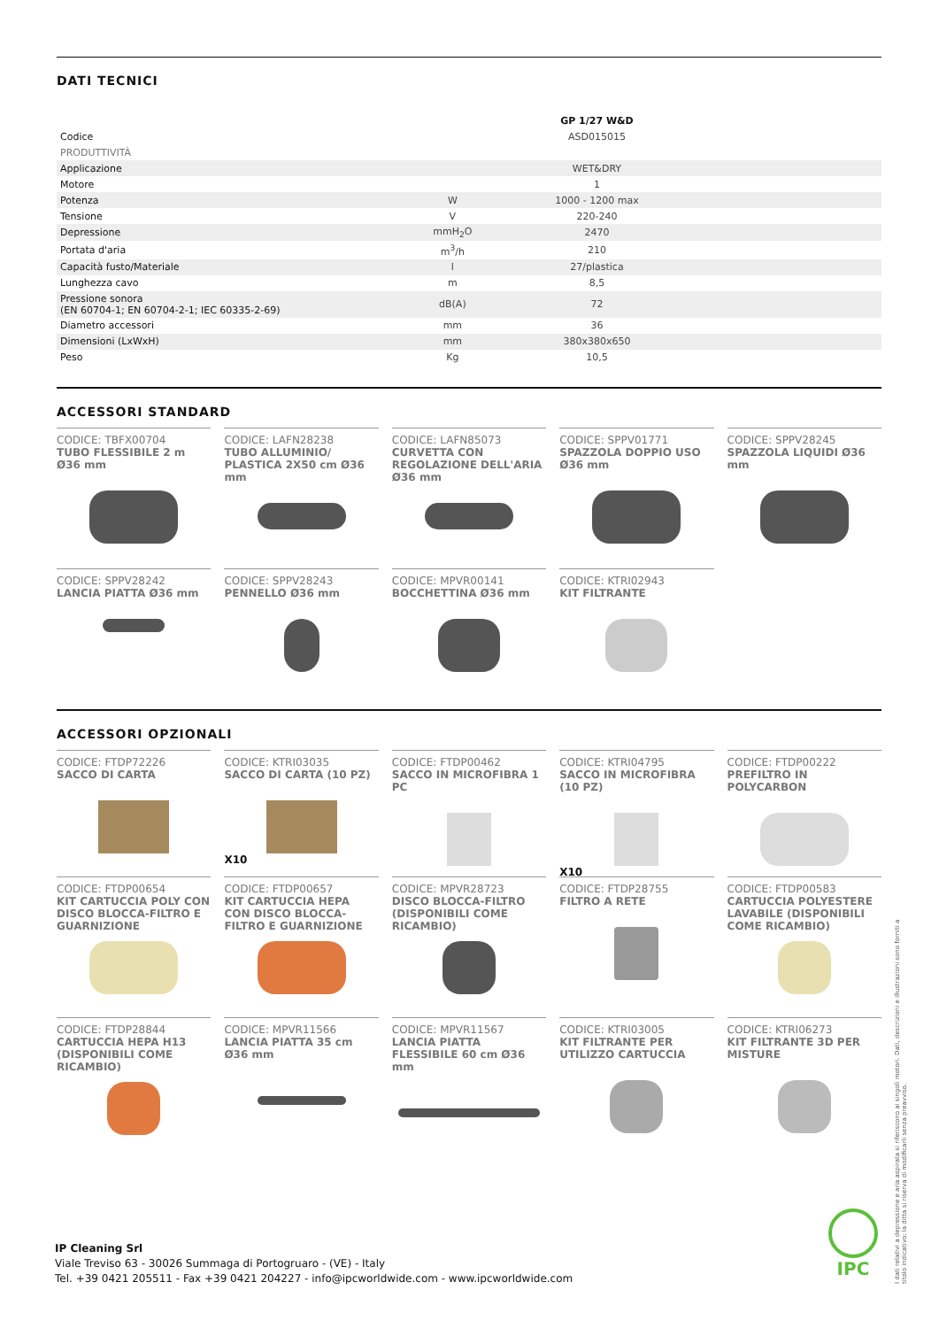DATI TECNICI
| | | GP 1/27 W&D | |
| Codice | | ASD015015 | |
| PRODUTTIVITÀ | | | |
| Applicazione | | WET&DRY | |
| Motore | | 1 | |
| Potenza | W | 1000 - 1200 max | |
| Tensione | V | 220-240 | |
| Depressione | mmH<sub>2</sub>O | 2470 | |
| Portata d'aria | m<sup>3</sup>/h | 210 | |
| Capacità fusto/Materiale | l | 27/plastica | |
| Lunghezza cavo | m | 8,5 | |
| Pressione sonora (EN 60704-1; EN 60704-2-1; IEC 60335-2-69) | dB(A) | 72 | |
| Diametro accessori | mm | 36 | |
| Dimensioni (LxWxH) | mm | 380x380x650 | |
| Peso | Kg | 10,5 | |
ACCESSORI STANDARD
CODICE: TBFX00704
TUBO FLESSIBILE 2 m Ø36 mm
CODICE: LAFN28238
TUBO ALLUMINIO/ PLASTICA 2X50 cm Ø36 mm
CODICE: LAFN85073
CURVETTA CON REGOLAZIONE DELL'ARIA Ø36 mm
CODICE: SPPV01771
SPAZZOLA DOPPIO USO Ø36 mm
CODICE: SPPV28245
SPAZZOLA LIQUIDI Ø36 mm
CODICE: SPPV28242
LANCIA PIATTA Ø36 mm
CODICE: SPPV28243
PENNELLO Ø36 mm
CODICE: MPVR00141
BOCCHETTINA Ø36 mm
CODICE: KTRI02943
KIT FILTRANTE
ACCESSORI OPZIONALI
CODICE: FTDP72226
SACCO DI CARTA
CODICE: KTRI03035
SACCO DI CARTA (10 PZ)
X10
CODICE: FTDP00462
SACCO IN MICROFIBRA 1 PC
CODICE: KTRI04795
SACCO IN MICROFIBRA (10 PZ)
X10
CODICE: FTDP00222
PREFILTRO IN POLYCARBON
CODICE: FTDP00654
KIT CARTUCCIA POLY CON DISCO BLOCCA-FILTRO E GUARNIZIONE
CODICE: FTDP00657
KIT CARTUCCIA HEPA CON DISCO BLOCCA-FILTRO E GUARNIZIONE
CODICE: MPVR28723
DISCO BLOCCA-FILTRO (DISPONIBILI COME RICAMBIO)
CODICE: FTDP28755
FILTRO A RETE
CODICE: FTDP00583
CARTUCCIA POLYESTERE LAVABILE (DISPONIBILI COME RICAMBIO)
CODICE: FTDP28844
CARTUCCIA HEPA H13 (DISPONIBILI COME RICAMBIO)
CODICE: MPVR11566
LANCIA PIATTA 35 cm Ø36 mm
CODICE: MPVR11567
LANCIA PIATTA FLESSIBILE 60 cm Ø36 mm
CODICE: KTRI03005
KIT FILTRANTE PER UTILIZZO CARTUCCIA
CODICE: KTRI06273
KIT FILTRANTE 3D PER MISTURE
IP Cleaning Srl
Viale Treviso 63 - 30026 Summaga di Portogruaro - (VE) - Italy
Tel. +39 0421 205511 - Fax +39 0421 204227 - info@ipcworldwide.com - www.ipcworldwide.com
IPC
I dati relativi a depressione e aria aspirata si riferiscono ai singoli motori. Dati, descrizioni e illustrazioni sono forniti a titolo indicativo: la ditta si riserva di modificarli senza preavviso.